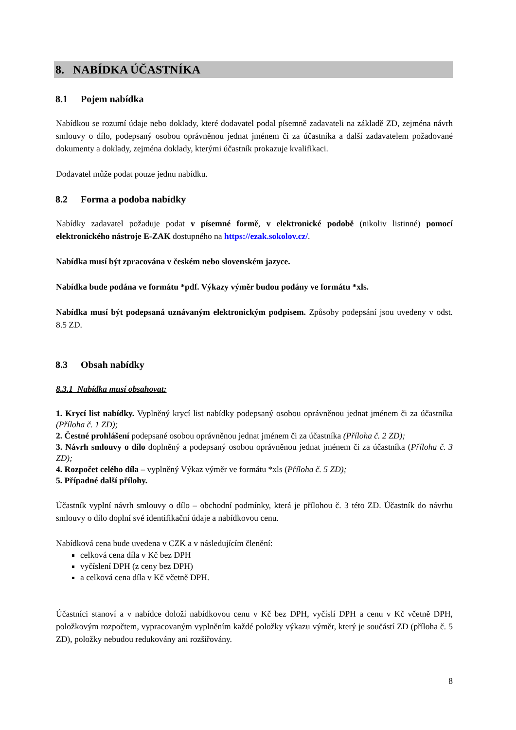8. NABÍDKA ÚČASTNÍKA
8.1 Pojem nabídka
Nabídkou se rozumí údaje nebo doklady, které dodavatel podal písemně zadavateli na základě ZD, zejména návrh smlouvy o dílo, podepsaný osobou oprávněnou jednat jménem či za účastníka a další zadavatelem požadované dokumenty a doklady, zejména doklady, kterými účastník prokazuje kvalifikaci.
Dodavatel může podat pouze jednu nabídku.
8.2 Forma a podoba nabídky
Nabídky zadavatel požaduje podat v písemné formě, v elektronické podobě (nikoliv listinné) pomocí elektronického nástroje E-ZAK dostupného na https://ezak.sokolov.cz/.
Nabídka musí být zpracována v českém nebo slovenském jazyce.
Nabídka bude podána ve formátu *pdf. Výkazy výměr budou podány ve formátu *xls.
Nabídka musí být podepsaná uznávaným elektronickým podpisem. Způsoby podepsání jsou uvedeny v odst. 8.5 ZD.
8.3 Obsah nabídky
8.3.1 Nabídka musí obsahovat:
1. Krycí list nabídky. Vyplněný krycí list nabídky podepsaný osobou oprávněnou jednat jménem či za účastníka (Příloha č. 1 ZD);
2. Čestné prohlášení podepsané osobou oprávněnou jednat jménem či za účastníka (Příloha č. 2 ZD);
3. Návrh smlouvy o dílo doplněný a podepsaný osobou oprávněnou jednat jménem či za účastníka (Příloha č. 3 ZD);
4. Rozpočet celého díla – vyplněný Výkaz výměr ve formátu *xls (Příloha č. 5 ZD);
5. Případné další přílohy.
Účastník vyplní návrh smlouvy o dílo – obchodní podmínky, která je přílohou č. 3 této ZD. Účastník do návrhu smlouvy o dílo doplní své identifikační údaje a nabídkovou cenu.
Nabídková cena bude uvedena v CZK a v následujícím členění:
celková cena díla v Kč bez DPH
vyčíslení DPH (z ceny bez DPH)
a celková cena díla v Kč včetně DPH.
Účastníci stanoví a v nabídce doloží nabídkovou cenu v Kč bez DPH, vyčíslí DPH a cenu v Kč včetně DPH, položkovým rozpočtem, vypracovaným vyplněním každé položky výkazu výměr, který je součástí ZD (příloha č. 5 ZD), položky nebudou redukovány ani rozšiřovány.
8